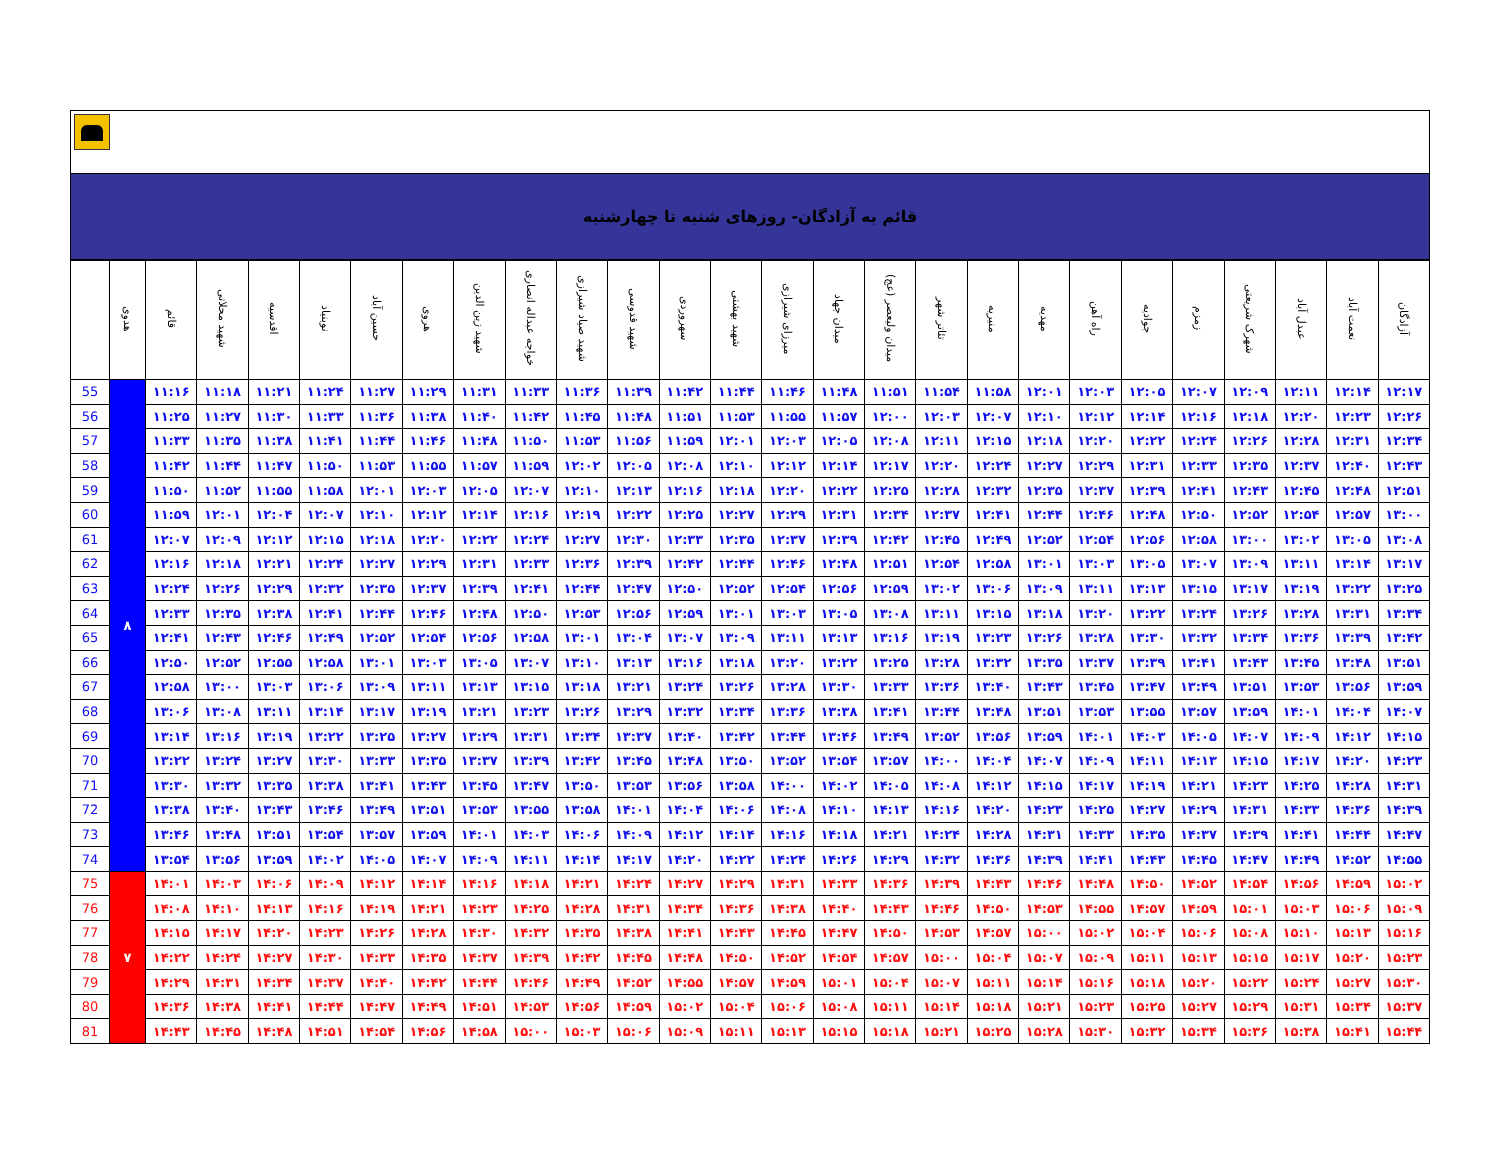قائم به آزادگان- روزهای شنبه تا چهارشنبه
| | هدوی | قائم | شهید محلاتی | اقدسیه | نوبنیاد | حسین آباد | هروی | شهید زین الدین | خواجه عبداله انصاری | شهید صیاد شیرازی | شهید قدوسی | سهروردی | شهید بهشتی | میرزای شیرازی | میدان جهاد | میدان ولیعصر (عج) | تئاتر شهر | منیریه | مهدیه | راه آهن | جوادیه | زمزم | شهرک شریعتی | عبدل آباد | نعمت آباد | آزادگان |
| --- | --- | --- | --- | --- | --- | --- | --- | --- | --- | --- | --- | --- | --- | --- | --- | --- | --- | --- | --- | --- | --- | --- | --- | --- | --- | --- |
| 55 | ۸ | ۱۱:۱۶ | ۱۱:۱۸ | ۱۱:۲۱ | ۱۱:۲۴ | ۱۱:۲۷ | ۱۱:۲۹ | ۱۱:۳۱ | ۱۱:۳۳ | ۱۱:۳۶ | ۱۱:۳۹ | ۱۱:۴۲ | ۱۱:۴۴ | ۱۱:۴۶ | ۱۱:۴۸ | ۱۱:۵۱ | ۱۱:۵۴ | ۱۱:۵۸ | ۱۲:۰۱ | ۱۲:۰۳ | ۱۲:۰۵ | ۱۲:۰۷ | ۱۲:۰۹ | ۱۲:۱۱ | ۱۲:۱۴ | ۱۲:۱۷ |
| 56 | | ۱۱:۲۵ | ۱۱:۲۷ | ۱۱:۳۰ | ۱۱:۳۳ | ۱۱:۳۶ | ۱۱:۳۸ | ۱۱:۴۰ | ۱۱:۴۲ | ۱۱:۴۵ | ۱۱:۴۸ | ۱۱:۵۱ | ۱۱:۵۳ | ۱۱:۵۵ | ۱۱:۵۷ | ۱۲:۰۰ | ۱۲:۰۳ | ۱۲:۰۷ | ۱۲:۱۰ | ۱۲:۱۲ | ۱۲:۱۴ | ۱۲:۱۶ | ۱۲:۱۸ | ۱۲:۲۰ | ۱۲:۲۳ | ۱۲:۲۶ |
| 57 | | ۱۱:۳۳ | ۱۱:۳۵ | ۱۱:۳۸ | ۱۱:۴۱ | ۱۱:۴۴ | ۱۱:۴۶ | ۱۱:۴۸ | ۱۱:۵۰ | ۱۱:۵۳ | ۱۱:۵۶ | ۱۱:۵۹ | ۱۲:۰۱ | ۱۲:۰۳ | ۱۲:۰۵ | ۱۲:۰۸ | ۱۲:۱۱ | ۱۲:۱۵ | ۱۲:۱۸ | ۱۲:۲۰ | ۱۲:۲۲ | ۱۲:۲۴ | ۱۲:۲۶ | ۱۲:۲۸ | ۱۲:۳۱ | ۱۲:۳۴ |
| 58 | | ۱۱:۴۲ | ۱۱:۴۴ | ۱۱:۴۷ | ۱۱:۵۰ | ۱۱:۵۳ | ۱۱:۵۵ | ۱۱:۵۷ | ۱۱:۵۹ | ۱۲:۰۲ | ۱۲:۰۵ | ۱۲:۰۸ | ۱۲:۱۰ | ۱۲:۱۲ | ۱۲:۱۴ | ۱۲:۱۷ | ۱۲:۲۰ | ۱۲:۲۴ | ۱۲:۲۷ | ۱۲:۲۹ | ۱۲:۳۱ | ۱۲:۳۳ | ۱۲:۳۵ | ۱۲:۳۷ | ۱۲:۴۰ | ۱۲:۴۳ |
| 59 | | ۱۱:۵۰ | ۱۱:۵۲ | ۱۱:۵۵ | ۱۱:۵۸ | ۱۲:۰۱ | ۱۲:۰۳ | ۱۲:۰۵ | ۱۲:۰۷ | ۱۲:۱۰ | ۱۲:۱۳ | ۱۲:۱۶ | ۱۲:۱۸ | ۱۲:۲۰ | ۱۲:۲۲ | ۱۲:۲۵ | ۱۲:۲۸ | ۱۲:۳۲ | ۱۲:۳۵ | ۱۲:۳۷ | ۱۲:۳۹ | ۱۲:۴۱ | ۱۲:۴۳ | ۱۲:۴۵ | ۱۲:۴۸ | ۱۲:۵۱ |
| 60 | | ۱۱:۵۹ | ۱۲:۰۱ | ۱۲:۰۴ | ۱۲:۰۷ | ۱۲:۱۰ | ۱۲:۱۲ | ۱۲:۱۴ | ۱۲:۱۶ | ۱۲:۱۹ | ۱۲:۲۲ | ۱۲:۲۵ | ۱۲:۲۷ | ۱۲:۲۹ | ۱۲:۳۱ | ۱۲:۳۴ | ۱۲:۳۷ | ۱۲:۴۱ | ۱۲:۴۴ | ۱۲:۴۶ | ۱۲:۴۸ | ۱۲:۵۰ | ۱۲:۵۲ | ۱۲:۵۴ | ۱۲:۵۷ | ۱۳:۰۰ |
| 61 | | ۱۲:۰۷ | ۱۲:۰۹ | ۱۲:۱۲ | ۱۲:۱۵ | ۱۲:۱۸ | ۱۲:۲۰ | ۱۲:۲۲ | ۱۲:۲۴ | ۱۲:۲۷ | ۱۲:۳۰ | ۱۲:۳۳ | ۱۲:۳۵ | ۱۲:۳۷ | ۱۲:۳۹ | ۱۲:۴۲ | ۱۲:۴۵ | ۱۲:۴۹ | ۱۲:۵۲ | ۱۲:۵۴ | ۱۲:۵۶ | ۱۲:۵۸ | ۱۳:۰۰ | ۱۳:۰۲ | ۱۳:۰۵ | ۱۳:۰۸ |
| 62 | | ۱۲:۱۶ | ۱۲:۱۸ | ۱۲:۲۱ | ۱۲:۲۴ | ۱۲:۲۷ | ۱۲:۲۹ | ۱۲:۳۱ | ۱۲:۳۳ | ۱۲:۳۶ | ۱۲:۳۹ | ۱۲:۴۲ | ۱۲:۴۴ | ۱۲:۴۶ | ۱۲:۴۸ | ۱۲:۵۱ | ۱۲:۵۴ | ۱۲:۵۸ | ۱۳:۰۱ | ۱۳:۰۳ | ۱۳:۰۵ | ۱۳:۰۷ | ۱۳:۰۹ | ۱۳:۱۱ | ۱۳:۱۴ | ۱۳:۱۷ |
| 63 | | ۱۲:۲۴ | ۱۲:۲۶ | ۱۲:۲۹ | ۱۲:۳۲ | ۱۲:۳۵ | ۱۲:۳۷ | ۱۲:۳۹ | ۱۲:۴۱ | ۱۲:۴۴ | ۱۲:۴۷ | ۱۲:۵۰ | ۱۲:۵۲ | ۱۲:۵۴ | ۱۲:۵۶ | ۱۲:۵۹ | ۱۳:۰۲ | ۱۳:۰۶ | ۱۳:۰۹ | ۱۳:۱۱ | ۱۳:۱۳ | ۱۳:۱۵ | ۱۳:۱۷ | ۱۳:۱۹ | ۱۳:۲۲ | ۱۳:۲۵ |
| 64 | | ۱۲:۳۳ | ۱۲:۳۵ | ۱۲:۳۸ | ۱۲:۴۱ | ۱۲:۴۴ | ۱۲:۴۶ | ۱۲:۴۸ | ۱۲:۵۰ | ۱۲:۵۳ | ۱۲:۵۶ | ۱۲:۵۹ | ۱۳:۰۱ | ۱۳:۰۳ | ۱۳:۰۵ | ۱۳:۰۸ | ۱۳:۱۱ | ۱۳:۱۵ | ۱۳:۱۸ | ۱۳:۲۰ | ۱۳:۲۲ | ۱۳:۲۴ | ۱۳:۲۶ | ۱۳:۲۸ | ۱۳:۳۱ | ۱۳:۳۴ |
| 65 | | ۱۲:۴۱ | ۱۲:۴۳ | ۱۲:۴۶ | ۱۲:۴۹ | ۱۲:۵۲ | ۱۲:۵۴ | ۱۲:۵۶ | ۱۲:۵۸ | ۱۳:۰۱ | ۱۳:۰۴ | ۱۳:۰۷ | ۱۳:۰۹ | ۱۳:۱۱ | ۱۳:۱۳ | ۱۳:۱۶ | ۱۳:۱۹ | ۱۳:۲۳ | ۱۳:۲۶ | ۱۳:۲۸ | ۱۳:۳۰ | ۱۳:۳۲ | ۱۳:۳۴ | ۱۳:۳۶ | ۱۳:۳۹ | ۱۳:۴۲ |
| 66 | | ۱۲:۵۰ | ۱۲:۵۲ | ۱۲:۵۵ | ۱۲:۵۸ | ۱۳:۰۱ | ۱۳:۰۳ | ۱۳:۰۵ | ۱۳:۰۷ | ۱۳:۱۰ | ۱۳:۱۳ | ۱۳:۱۶ | ۱۳:۱۸ | ۱۳:۲۰ | ۱۳:۲۲ | ۱۳:۲۵ | ۱۳:۲۸ | ۱۳:۳۲ | ۱۳:۳۵ | ۱۳:۳۷ | ۱۳:۳۹ | ۱۳:۴۱ | ۱۳:۴۳ | ۱۳:۴۵ | ۱۳:۴۸ | ۱۳:۵۱ |
| 67 | | ۱۲:۵۸ | ۱۳:۰۰ | ۱۳:۰۳ | ۱۳:۰۶ | ۱۳:۰۹ | ۱۳:۱۱ | ۱۳:۱۳ | ۱۳:۱۵ | ۱۳:۱۸ | ۱۳:۲۱ | ۱۳:۲۴ | ۱۳:۲۶ | ۱۳:۲۸ | ۱۳:۳۰ | ۱۳:۳۳ | ۱۳:۳۶ | ۱۳:۴۰ | ۱۳:۴۳ | ۱۳:۴۵ | ۱۳:۴۷ | ۱۳:۴۹ | ۱۳:۵۱ | ۱۳:۵۳ | ۱۳:۵۶ | ۱۳:۵۹ |
| 68 | | ۱۳:۰۶ | ۱۳:۰۸ | ۱۳:۱۱ | ۱۳:۱۴ | ۱۳:۱۷ | ۱۳:۱۹ | ۱۳:۲۱ | ۱۳:۲۳ | ۱۳:۲۶ | ۱۳:۲۹ | ۱۳:۳۲ | ۱۳:۳۴ | ۱۳:۳۶ | ۱۳:۳۸ | ۱۳:۴۱ | ۱۳:۴۴ | ۱۳:۴۸ | ۱۳:۵۱ | ۱۳:۵۳ | ۱۳:۵۵ | ۱۳:۵۷ | ۱۳:۵۹ | ۱۴:۰۱ | ۱۴:۰۴ | ۱۴:۰۷ |
| 69 | | ۱۳:۱۴ | ۱۳:۱۶ | ۱۳:۱۹ | ۱۳:۲۲ | ۱۳:۲۵ | ۱۳:۲۷ | ۱۳:۲۹ | ۱۳:۳۱ | ۱۳:۳۴ | ۱۳:۳۷ | ۱۳:۴۰ | ۱۳:۴۲ | ۱۳:۴۴ | ۱۳:۴۶ | ۱۳:۴۹ | ۱۳:۵۲ | ۱۳:۵۶ | ۱۳:۵۹ | ۱۴:۰۱ | ۱۴:۰۳ | ۱۴:۰۵ | ۱۴:۰۷ | ۱۴:۰۹ | ۱۴:۱۲ | ۱۴:۱۵ |
| 70 | | ۱۳:۲۲ | ۱۳:۲۴ | ۱۳:۲۷ | ۱۳:۳۰ | ۱۳:۳۳ | ۱۳:۳۵ | ۱۳:۳۷ | ۱۳:۳۹ | ۱۳:۴۲ | ۱۳:۴۵ | ۱۳:۴۸ | ۱۳:۵۰ | ۱۳:۵۲ | ۱۳:۵۴ | ۱۳:۵۷ | ۱۴:۰۰ | ۱۴:۰۴ | ۱۴:۰۷ | ۱۴:۰۹ | ۱۴:۱۱ | ۱۴:۱۳ | ۱۴:۱۵ | ۱۴:۱۷ | ۱۴:۲۰ | ۱۴:۲۳ |
| 71 | | ۱۳:۳۰ | ۱۳:۳۲ | ۱۳:۳۵ | ۱۳:۳۸ | ۱۳:۴۱ | ۱۳:۴۳ | ۱۳:۴۵ | ۱۳:۴۷ | ۱۳:۵۰ | ۱۳:۵۳ | ۱۳:۵۶ | ۱۳:۵۸ | ۱۴:۰۰ | ۱۴:۰۲ | ۱۴:۰۵ | ۱۴:۰۸ | ۱۴:۱۲ | ۱۴:۱۵ | ۱۴:۱۷ | ۱۴:۱۹ | ۱۴:۲۱ | ۱۴:۲۳ | ۱۴:۲۵ | ۱۴:۲۸ | ۱۴:۳۱ |
| 72 | | ۱۳:۳۸ | ۱۳:۴۰ | ۱۳:۴۳ | ۱۳:۴۶ | ۱۳:۴۹ | ۱۳:۵۱ | ۱۳:۵۳ | ۱۳:۵۵ | ۱۳:۵۸ | ۱۴:۰۱ | ۱۴:۰۴ | ۱۴:۰۶ | ۱۴:۰۸ | ۱۴:۱۰ | ۱۴:۱۳ | ۱۴:۱۶ | ۱۴:۲۰ | ۱۴:۲۳ | ۱۴:۲۵ | ۱۴:۲۷ | ۱۴:۲۹ | ۱۴:۳۱ | ۱۴:۳۳ | ۱۴:۳۶ | ۱۴:۳۹ |
| 73 | | ۱۳:۴۶ | ۱۳:۴۸ | ۱۳:۵۱ | ۱۳:۵۴ | ۱۳:۵۷ | ۱۳:۵۹ | ۱۴:۰۱ | ۱۴:۰۳ | ۱۴:۰۶ | ۱۴:۰۹ | ۱۴:۱۲ | ۱۴:۱۴ | ۱۴:۱۶ | ۱۴:۱۸ | ۱۴:۲۱ | ۱۴:۲۴ | ۱۴:۲۸ | ۱۴:۳۱ | ۱۴:۳۳ | ۱۴:۳۵ | ۱۴:۳۷ | ۱۴:۳۹ | ۱۴:۴۱ | ۱۴:۴۴ | ۱۴:۴۷ |
| 74 | | ۱۳:۵۴ | ۱۳:۵۶ | ۱۳:۵۹ | ۱۴:۰۲ | ۱۴:۰۵ | ۱۴:۰۷ | ۱۴:۰۹ | ۱۴:۱۱ | ۱۴:۱۴ | ۱۴:۱۷ | ۱۴:۲۰ | ۱۴:۲۲ | ۱۴:۲۴ | ۱۴:۲۶ | ۱۴:۲۹ | ۱۴:۳۲ | ۱۴:۳۶ | ۱۴:۳۹ | ۱۴:۴۱ | ۱۴:۴۳ | ۱۴:۴۵ | ۱۴:۴۷ | ۱۴:۴۹ | ۱۴:۵۲ | ۱۴:۵۵ |
| 75 | ۷ | ۱۴:۰۱ | ۱۴:۰۳ | ۱۴:۰۶ | ۱۴:۰۹ | ۱۴:۱۲ | ۱۴:۱۴ | ۱۴:۱۶ | ۱۴:۱۸ | ۱۴:۲۱ | ۱۴:۲۴ | ۱۴:۲۷ | ۱۴:۲۹ | ۱۴:۳۱ | ۱۴:۳۳ | ۱۴:۳۶ | ۱۴:۳۹ | ۱۴:۴۳ | ۱۴:۴۶ | ۱۴:۴۸ | ۱۴:۵۰ | ۱۴:۵۲ | ۱۴:۵۴ | ۱۴:۵۶ | ۱۴:۵۹ | ۱۵:۰۲ |
| 76 | | ۱۴:۰۸ | ۱۴:۱۰ | ۱۴:۱۳ | ۱۴:۱۶ | ۱۴:۱۹ | ۱۴:۲۱ | ۱۴:۲۳ | ۱۴:۲۵ | ۱۴:۲۸ | ۱۴:۳۱ | ۱۴:۳۴ | ۱۴:۳۶ | ۱۴:۳۸ | ۱۴:۴۰ | ۱۴:۴۳ | ۱۴:۴۶ | ۱۴:۵۰ | ۱۴:۵۳ | ۱۴:۵۵ | ۱۴:۵۷ | ۱۴:۵۹ | ۱۵:۰۱ | ۱۵:۰۳ | ۱۵:۰۶ | ۱۵:۰۹ |
| 77 | | ۱۴:۱۵ | ۱۴:۱۷ | ۱۴:۲۰ | ۱۴:۲۳ | ۱۴:۲۶ | ۱۴:۲۸ | ۱۴:۳۰ | ۱۴:۳۲ | ۱۴:۳۵ | ۱۴:۳۸ | ۱۴:۴۱ | ۱۴:۴۳ | ۱۴:۴۵ | ۱۴:۴۷ | ۱۴:۵۰ | ۱۴:۵۳ | ۱۴:۵۷ | ۱۵:۰۰ | ۱۵:۰۲ | ۱۵:۰۴ | ۱۵:۰۶ | ۱۵:۰۸ | ۱۵:۱۰ | ۱۵:۱۳ | ۱۵:۱۶ |
| 78 | | ۱۴:۲۲ | ۱۴:۲۴ | ۱۴:۲۷ | ۱۴:۳۰ | ۱۴:۳۳ | ۱۴:۳۵ | ۱۴:۳۷ | ۱۴:۳۹ | ۱۴:۴۲ | ۱۴:۴۵ | ۱۴:۴۸ | ۱۴:۵۰ | ۱۴:۵۲ | ۱۴:۵۴ | ۱۴:۵۷ | ۱۵:۰۰ | ۱۵:۰۴ | ۱۵:۰۷ | ۱۵:۰۹ | ۱۵:۱۱ | ۱۵:۱۳ | ۱۵:۱۵ | ۱۵:۱۷ | ۱۵:۲۰ | ۱۵:۲۳ |
| 79 | | ۱۴:۲۹ | ۱۴:۳۱ | ۱۴:۳۴ | ۱۴:۳۷ | ۱۴:۴۰ | ۱۴:۴۲ | ۱۴:۴۴ | ۱۴:۴۶ | ۱۴:۴۹ | ۱۴:۵۲ | ۱۴:۵۵ | ۱۴:۵۷ | ۱۴:۵۹ | ۱۵:۰۱ | ۱۵:۰۴ | ۱۵:۰۷ | ۱۵:۱۱ | ۱۵:۱۴ | ۱۵:۱۶ | ۱۵:۱۸ | ۱۵:۲۰ | ۱۵:۲۲ | ۱۵:۲۴ | ۱۵:۲۷ | ۱۵:۳۰ |
| 80 | | ۱۴:۳۶ | ۱۴:۳۸ | ۱۴:۴۱ | ۱۴:۴۴ | ۱۴:۴۷ | ۱۴:۴۹ | ۱۴:۵۱ | ۱۴:۵۳ | ۱۴:۵۶ | ۱۴:۵۹ | ۱۵:۰۲ | ۱۵:۰۴ | ۱۵:۰۶ | ۱۵:۰۸ | ۱۵:۱۱ | ۱۵:۱۴ | ۱۵:۱۸ | ۱۵:۲۱ | ۱۵:۲۳ | ۱۵:۲۵ | ۱۵:۲۷ | ۱۵:۲۹ | ۱۵:۳۱ | ۱۵:۳۴ | ۱۵:۳۷ |
| 81 | | ۱۴:۴۳ | ۱۴:۴۵ | ۱۴:۴۸ | ۱۴:۵۱ | ۱۴:۵۴ | ۱۴:۵۶ | ۱۴:۵۸ | ۱۵:۰۰ | ۱۵:۰۳ | ۱۵:۰۶ | ۱۵:۰۹ | ۱۵:۱۱ | ۱۵:۱۳ | ۱۵:۱۵ | ۱۵:۱۸ | ۱۵:۲۱ | ۱۵:۲۵ | ۱۵:۲۸ | ۱۵:۳۰ | ۱۵:۳۲ | ۱۵:۳۴ | ۱۵:۳۶ | ۱۵:۳۸ | ۱۵:۴۱ | ۱۵:۴۴ |